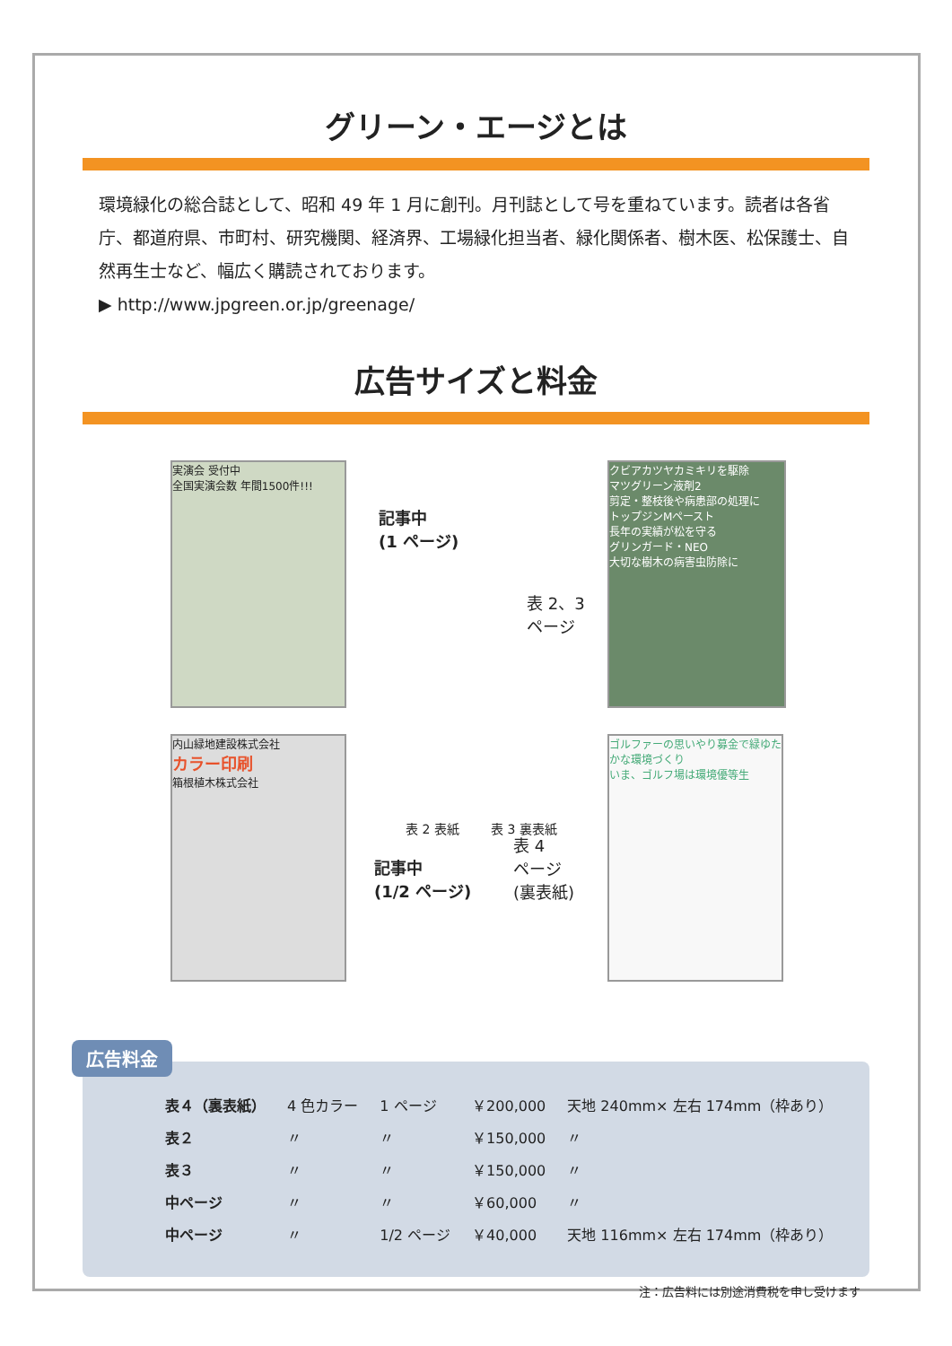グリーン・エージとは
環境緑化の総合誌として、昭和 49 年 1 月に創刊。月刊誌として号を重ねています。読者は各省庁、都道府県、市町村、研究機関、経済界、工場緑化担当者、緑化関係者、樹木医、松保護士、自然再生士など、幅広く購読されております。
▶ http://www.jpgreen.or.jp/greenage/
広告サイズと料金
実演会 受付中
全国実演会数 年間1500件!!!
クビアカツヤカミキリを駆除
マツグリーン液剤2
剪定・整枝後や病患部の処理に
トップジンMペースト
長年の実績が松を守る
グリンガード・NEO
大切な樹木の病害虫防除に
内山緑地建設株式会社
カラー印刷
箱根植木株式会社
ゴルファーの思いやり募金で緑ゆたかな環境づくり
いま、ゴルフ場は環境優等生
記事中
(1 ページ)
表 2、3
ページ
表 2 表紙 表 3 裏表紙
記事中
(1/2 ページ)
表 4
ページ
(裏表紙)
広告料金
| 表４（裏表紙） | 4 色カラー | 1 ページ | ￥200,000 | 天地 240mm× 左右 174mm（枠あり） |
| 表２ | 〃 | 〃 | ￥150,000 | 〃 |
| 表３ | 〃 | 〃 | ￥150,000 | 〃 |
| 中ページ | 〃 | 〃 | ￥60,000 | 〃 |
| 中ページ | 〃 | 1/2 ページ | ￥40,000 | 天地 116mm× 左右 174mm（枠あり） |
注：広告料には別途消費税を申し受けます